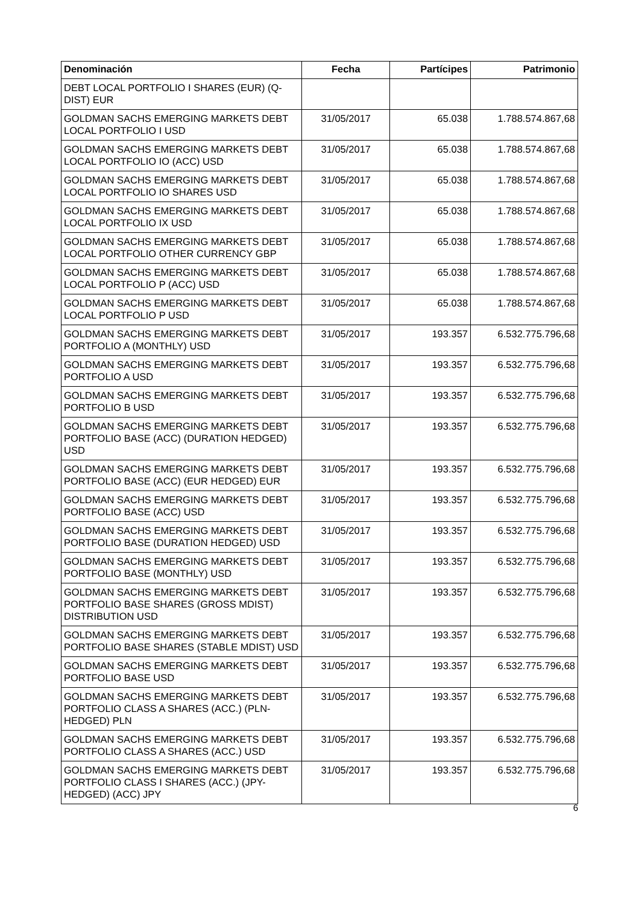| Denominación | Fecha | Partícipes | Patrimonio |
| --- | --- | --- | --- |
| DEBT LOCAL PORTFOLIO I SHARES (EUR) (Q-DIST) EUR | | | |
| GOLDMAN SACHS EMERGING MARKETS DEBT LOCAL PORTFOLIO I USD | 31/05/2017 | 65.038 | 1.788.574.867,68 |
| GOLDMAN SACHS EMERGING MARKETS DEBT LOCAL PORTFOLIO IO (ACC) USD | 31/05/2017 | 65.038 | 1.788.574.867,68 |
| GOLDMAN SACHS EMERGING MARKETS DEBT LOCAL PORTFOLIO IO SHARES USD | 31/05/2017 | 65.038 | 1.788.574.867,68 |
| GOLDMAN SACHS EMERGING MARKETS DEBT LOCAL PORTFOLIO IX USD | 31/05/2017 | 65.038 | 1.788.574.867,68 |
| GOLDMAN SACHS EMERGING MARKETS DEBT LOCAL PORTFOLIO OTHER CURRENCY GBP | 31/05/2017 | 65.038 | 1.788.574.867,68 |
| GOLDMAN SACHS EMERGING MARKETS DEBT LOCAL PORTFOLIO P (ACC) USD | 31/05/2017 | 65.038 | 1.788.574.867,68 |
| GOLDMAN SACHS EMERGING MARKETS DEBT LOCAL PORTFOLIO P USD | 31/05/2017 | 65.038 | 1.788.574.867,68 |
| GOLDMAN SACHS EMERGING MARKETS DEBT PORTFOLIO A (MONTHLY) USD | 31/05/2017 | 193.357 | 6.532.775.796,68 |
| GOLDMAN SACHS EMERGING MARKETS DEBT PORTFOLIO A USD | 31/05/2017 | 193.357 | 6.532.775.796,68 |
| GOLDMAN SACHS EMERGING MARKETS DEBT PORTFOLIO B USD | 31/05/2017 | 193.357 | 6.532.775.796,68 |
| GOLDMAN SACHS EMERGING MARKETS DEBT PORTFOLIO BASE (ACC) (DURATION HEDGED) USD | 31/05/2017 | 193.357 | 6.532.775.796,68 |
| GOLDMAN SACHS EMERGING MARKETS DEBT PORTFOLIO BASE (ACC) (EUR HEDGED) EUR | 31/05/2017 | 193.357 | 6.532.775.796,68 |
| GOLDMAN SACHS EMERGING MARKETS DEBT PORTFOLIO BASE (ACC) USD | 31/05/2017 | 193.357 | 6.532.775.796,68 |
| GOLDMAN SACHS EMERGING MARKETS DEBT PORTFOLIO BASE (DURATION HEDGED) USD | 31/05/2017 | 193.357 | 6.532.775.796,68 |
| GOLDMAN SACHS EMERGING MARKETS DEBT PORTFOLIO BASE (MONTHLY) USD | 31/05/2017 | 193.357 | 6.532.775.796,68 |
| GOLDMAN SACHS EMERGING MARKETS DEBT PORTFOLIO BASE SHARES (GROSS MDIST) DISTRIBUTION USD | 31/05/2017 | 193.357 | 6.532.775.796,68 |
| GOLDMAN SACHS EMERGING MARKETS DEBT PORTFOLIO BASE SHARES (STABLE MDIST) USD | 31/05/2017 | 193.357 | 6.532.775.796,68 |
| GOLDMAN SACHS EMERGING MARKETS DEBT PORTFOLIO BASE USD | 31/05/2017 | 193.357 | 6.532.775.796,68 |
| GOLDMAN SACHS EMERGING MARKETS DEBT PORTFOLIO CLASS A SHARES (ACC.) (PLN-HEDGED) PLN | 31/05/2017 | 193.357 | 6.532.775.796,68 |
| GOLDMAN SACHS EMERGING MARKETS DEBT PORTFOLIO CLASS A SHARES (ACC.) USD | 31/05/2017 | 193.357 | 6.532.775.796,68 |
| GOLDMAN SACHS EMERGING MARKETS DEBT PORTFOLIO CLASS I SHARES (ACC.) (JPY-HEDGED) (ACC) JPY | 31/05/2017 | 193.357 | 6.532.775.796,68 |
6